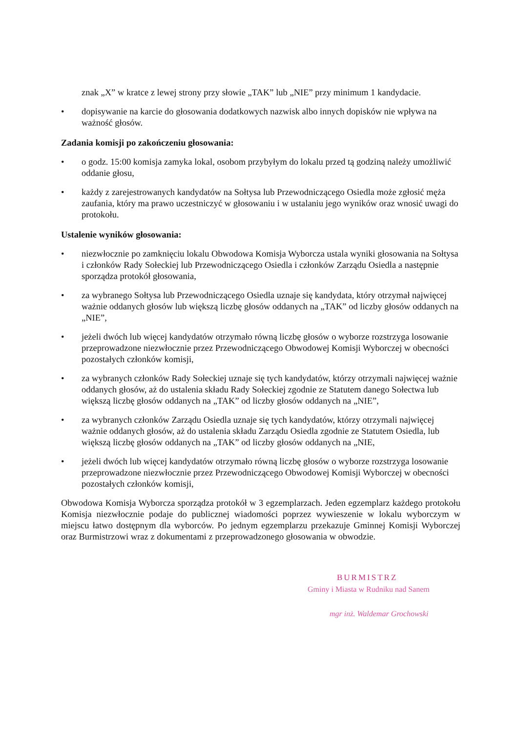znak „X” w kratce z lewej strony przy słowie „TAK” lub „NIE” przy minimum 1 kandydacie.
• dopisywanie na karcie do głosowania dodatkowych nazwisk albo innych dopisków nie wpływa na ważność głosów.
Zadania komisji po zakończeniu głosowania:
• o godz. 15:00 komisja zamyka lokal, osobom przybyłym do lokalu przed tą godziną należy umożliwić oddanie głosu,
• każdy z zarejestrowanych kandydatów na Sołtysa lub Przewodniczącego Osiedla może zgłosić męża zaufania, który ma prawo uczestniczyć w głosowaniu i w ustalaniu jego wyników oraz wnosić uwagi do protokołu.
Ustalenie wyników głosowania:
• niezwłocznie po zamknięciu lokalu Obwodowa Komisja Wyborcza ustala wyniki głosowania na Sołtysa i członków Rady Sołeckiej lub Przewodniczącego Osiedla i członków Zarządu Osiedla a następnie sporządza protokół głosowania,
• za wybranego Sołtysa lub Przewodniczącego Osiedla uznaje się kandydata, który otrzymał najwięcej ważnie oddanych głosów lub większą liczbę głosów oddanych na „TAK” od liczby głosów oddanych na „NIE”,
• jeżeli dwóch lub więcej kandydatów otrzymało równą liczbę głosów o wyborze rozstrzyga losowanie przeprowadzone niezwłocznie przez Przewodniczącego Obwodowej Komisji Wyborczej w obecności pozostałych członków komisji,
• za wybranych członków Rady Sołeckiej uznaje się tych kandydatów, którzy otrzymali najwięcej ważnie oddanych głosów, aż do ustalenia składu Rady Sołeckiej zgodnie ze Statutem danego Sołectwa lub większą liczbę głosów oddanych na „TAK” od liczby głosów oddanych na „NIE”,
• za wybranych członków Zarządu Osiedla uznaje się tych kandydatów, którzy otrzymali najwięcej ważnie oddanych głosów, aż do ustalenia składu Zarządu Osiedla zgodnie ze Statutem Osiedla, lub większą liczbę głosów oddanych na „TAK” od liczby głosów oddanych na „NIE,
• jeżeli dwóch lub więcej kandydatów otrzymało równą liczbę głosów o wyborze rozstrzyga losowanie przeprowadzone niezwłocznie przez Przewodniczącego Obwodowej Komisji Wyborczej w obecności pozostałych członków komisji,
Obwodowa Komisja Wyborcza sporządza protokół w 3 egzemplarzach. Jeden egzemplarz każdego protokołu Komisja niezwłocznie podaje do publicznej wiadomości poprzez wywieszenie w lokalu wyborczym w miejscu łatwo dostępnym dla wyborców. Po jednym egzemplarzu przekazuje Gminnej Komisji Wyborczej oraz Burmistrzowi wraz z dokumentami z przeprowadzonego głosowania w obwodzie.
BURMISTRZ
Gminy i Miasta w Rudniku nad Sanem
mgr inż. Waldemar Grochowski